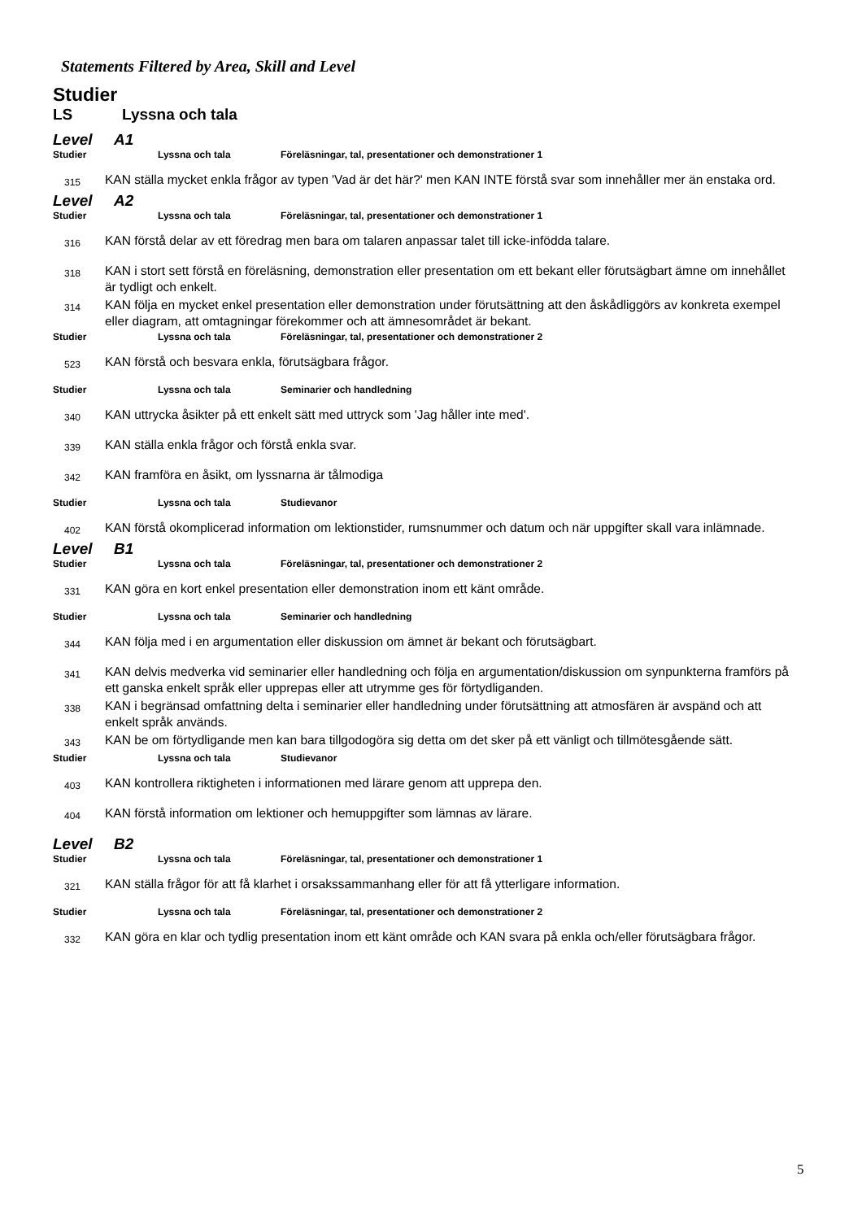Statements Filtered by Area, Skill and Level
Studier
LS Lyssna och tala
Level A1
Studier Lyssna och tala Föreläsningar, tal, presentationer och demonstrationer 1
315
KAN ställa mycket enkla frågor av typen 'Vad är det här?' men KAN INTE förstå svar som innehåller mer än enstaka ord.
Level A2
Studier Lyssna och tala Föreläsningar, tal, presentationer och demonstrationer 1
316
KAN förstå delar av ett föredrag men bara om talaren anpassar talet till icke-infödda talare.
318
KAN i stort sett förstå en föreläsning, demonstration eller presentation om ett bekant eller förutsägbart ämne om innehållet är tydligt och enkelt.
314
KAN följa en mycket enkel presentation eller demonstration under förutsättning att den åskådliggörs av konkreta exempel eller diagram, att omtagningar förekommer och att ämnesområdet är bekant.
Studier Lyssna och tala Föreläsningar, tal, presentationer och demonstrationer 2
523
KAN förstå och besvara enkla, förutsägbara frågor.
Studier Lyssna och tala Seminarier och handledning
340
KAN uttrycka åsikter på ett enkelt sätt med uttryck som 'Jag håller inte med'.
339
KAN ställa enkla frågor och förstå enkla svar.
342
KAN framföra en åsikt, om lyssnarna är tålmodiga
Studier Lyssna och tala Studievanor
402
KAN förstå okomplicerad information om lektionstider, rumsnummer och datum och när uppgifter skall vara inlämnade.
Level B1
Studier Lyssna och tala Föreläsningar, tal, presentationer och demonstrationer 2
331
KAN göra en kort enkel presentation eller demonstration inom ett känt område.
Studier Lyssna och tala Seminarier och handledning
344
KAN följa med i en argumentation eller diskussion om ämnet är bekant och förutsägbart.
341
KAN delvis medverka vid seminarier eller handledning och följa en argumentation/diskussion om synpunkterna framförs på ett ganska enkelt språk eller upprepas eller att utrymme ges för förtydliganden.
338
KAN i begränsad omfattning delta i seminarier eller handledning under förutsättning att atmosfären är avspänd och att enkelt språk används.
343
KAN be om förtydligande men kan bara tillgodogöra sig detta om det sker på ett vänligt och tillmötesgående sätt.
Studier Lyssna och tala Studievanor
403
KAN kontrollera riktigheten i informationen med lärare genom att upprepa den.
404
KAN förstå information om lektioner och hemuppgifter som lämnas av lärare.
Level B2
Studier Lyssna och tala Föreläsningar, tal, presentationer och demonstrationer 1
321
KAN ställa frågor för att få klarhet i orsakssammanhang eller för att få ytterligare information.
Studier Lyssna och tala Föreläsningar, tal, presentationer och demonstrationer 2
332
KAN göra en klar och tydlig presentation inom ett känt område och KAN svara på enkla och/eller förutsägbara frågor.
5